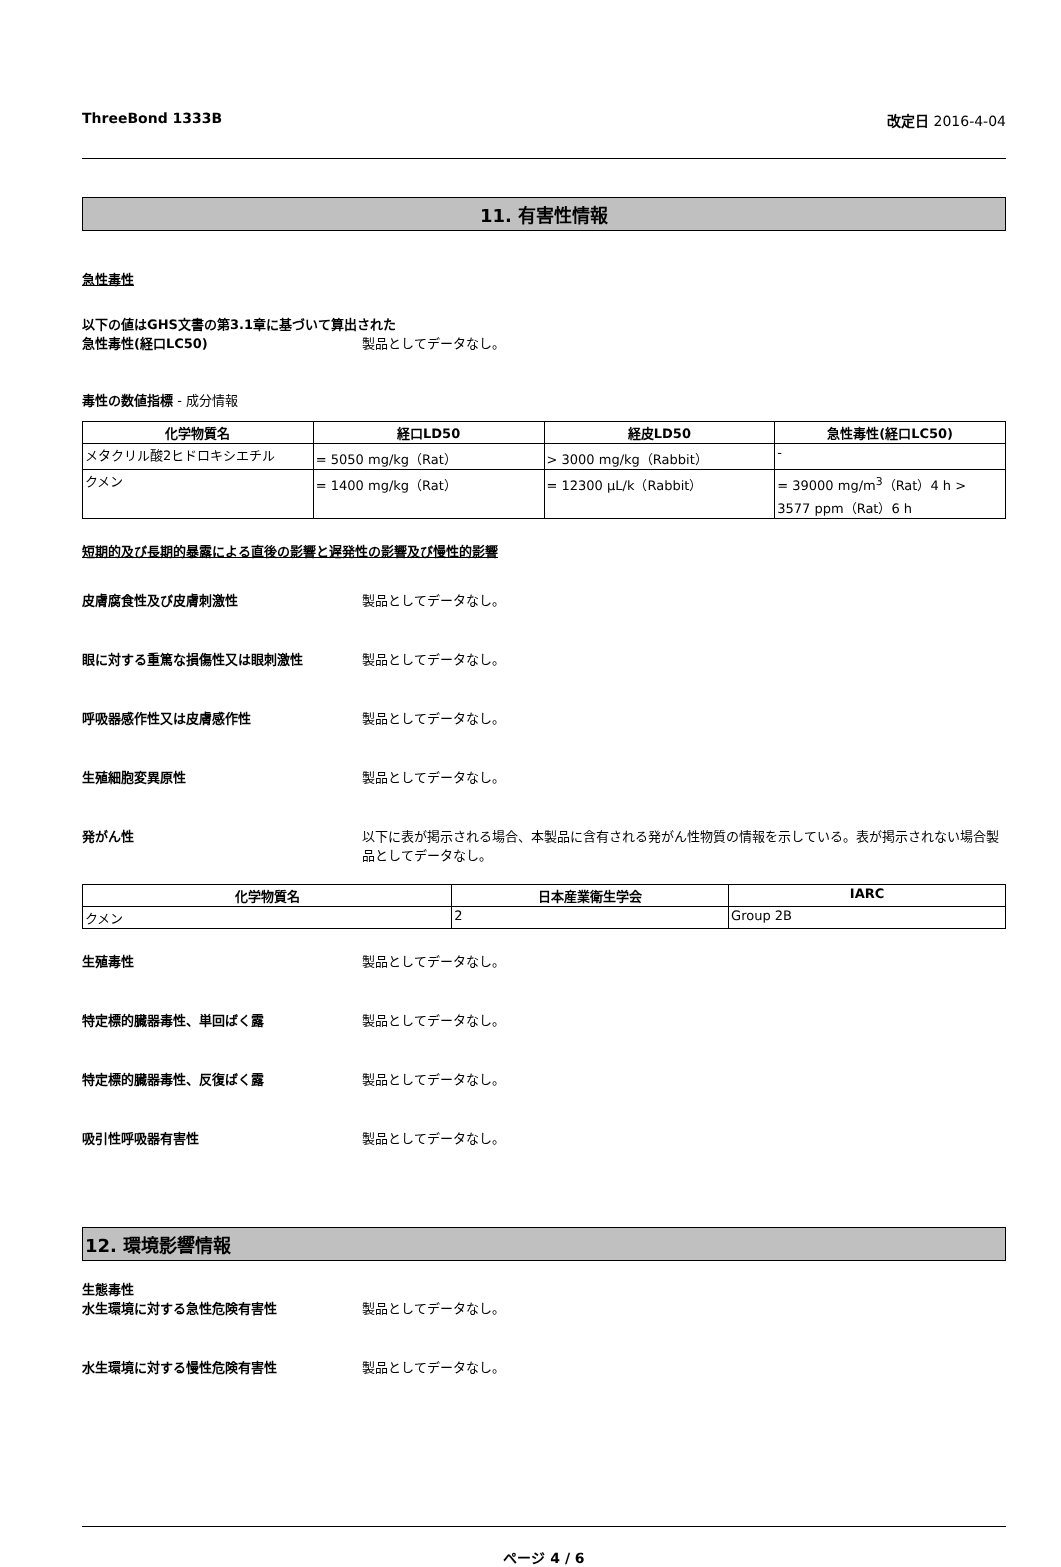ThreeBond 1333B 改定日 2016-4-04
11. 有害性情報
急性毒性
以下の値はGHS文書の第3.1章に基づいて算出された
急性毒性(経口LC50) 製品としてデータなし。
毒性の数値指標 - 成分情報
| 化学物質名 | 経口LD50 | 経皮LD50 | 急性毒性(経口LC50) |
| --- | --- | --- | --- |
| メタクリル酸2ヒドロキシエチル | = 5050 mg/kg（Rat） | > 3000 mg/kg（Rabbit） | - |
| クメン | = 1400 mg/kg（Rat） | = 12300 µL/k（Rabbit） | = 39000 mg/m<sup>3</sup>（Rat）4 h > 3577 ppm（Rat）6 h |
短期的及び長期的暴露による直後の影響と遅発性の影響及び慢性的影響
皮膚腐食性及び皮膚刺激性 製品としてデータなし。
眼に対する重篤な損傷性又は眼刺激性 製品としてデータなし。
呼吸器感作性又は皮膚感作性 製品としてデータなし。
生殖細胞変異原性 製品としてデータなし。
発がん性 以下に表が掲示される場合、本製品に含有される発がん性物質の情報を示している。表が掲示されない場合製品としてデータなし。
| 化学物質名 | 日本産業衛生学会 | IARC |
| --- | --- | --- |
| クメン | 2 | Group 2B |
生殖毒性 製品としてデータなし。
特定標的臓器毒性、単回ばく露 製品としてデータなし。
特定標的臓器毒性、反復ばく露 製品としてデータなし。
吸引性呼吸器有害性 製品としてデータなし。
12. 環境影響情報
生態毒性
水生環境に対する急性危険有害性 製品としてデータなし。
水生環境に対する慢性危険有害性 製品としてデータなし。
ページ 4 / 6